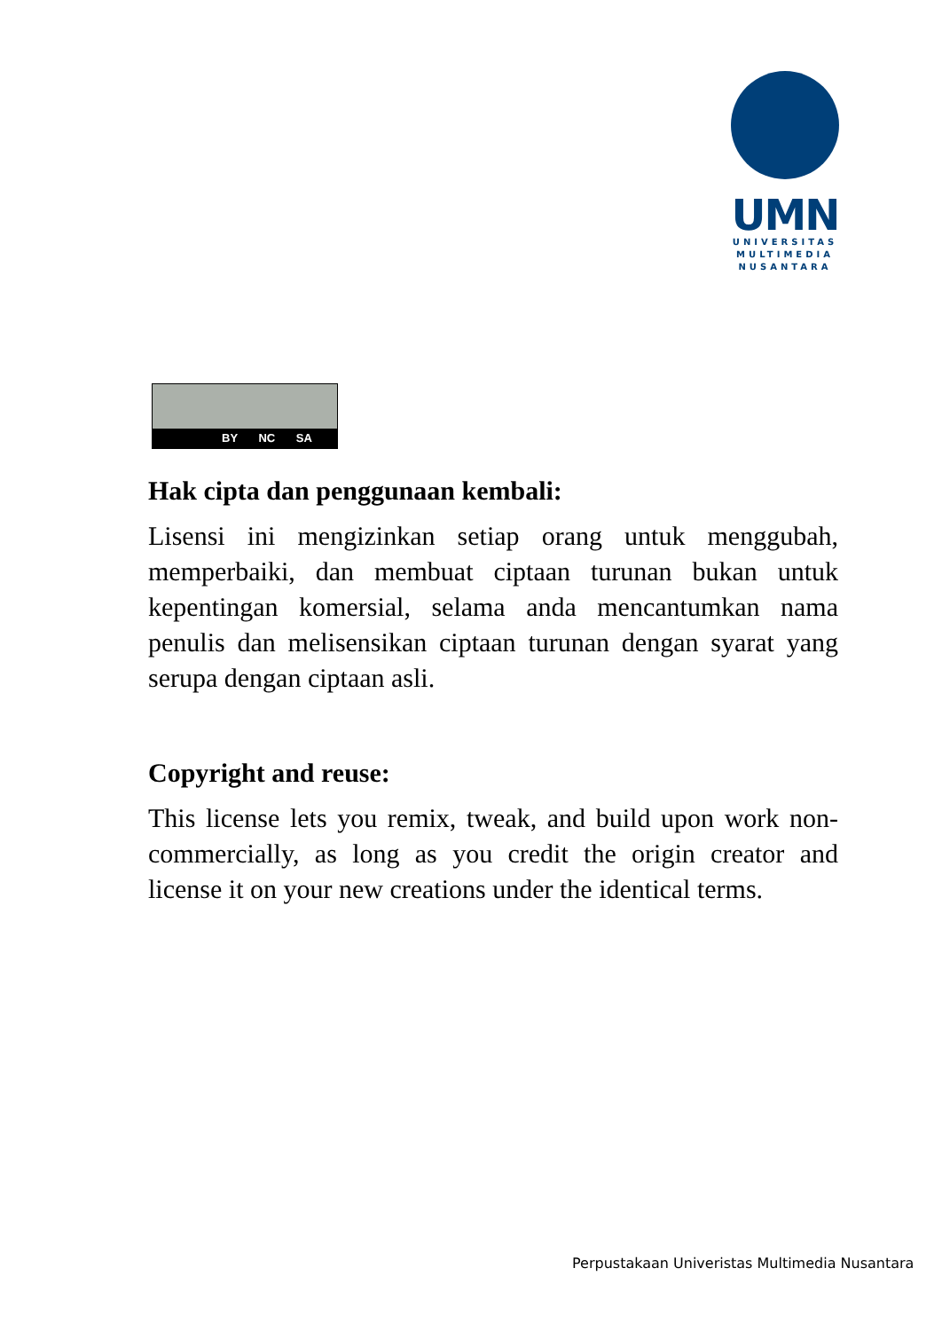UMN
UNIVERSITAS
MULTIMEDIA
NUSANTARA
BY NC SA
Hak cipta dan penggunaan kembali:
Lisensi ini mengizinkan setiap orang untuk menggubah, memperbaiki, dan membuat ciptaan turunan bukan untuk kepentingan komersial, selama anda mencantumkan nama penulis dan melisensikan ciptaan turunan dengan syarat yang serupa dengan ciptaan asli.
Copyright and reuse:
This license lets you remix, tweak, and build upon work non-commercially, as long as you credit the origin creator and license it on your new creations under the identical terms.
Perpustakaan Univeristas Multimedia Nusantara